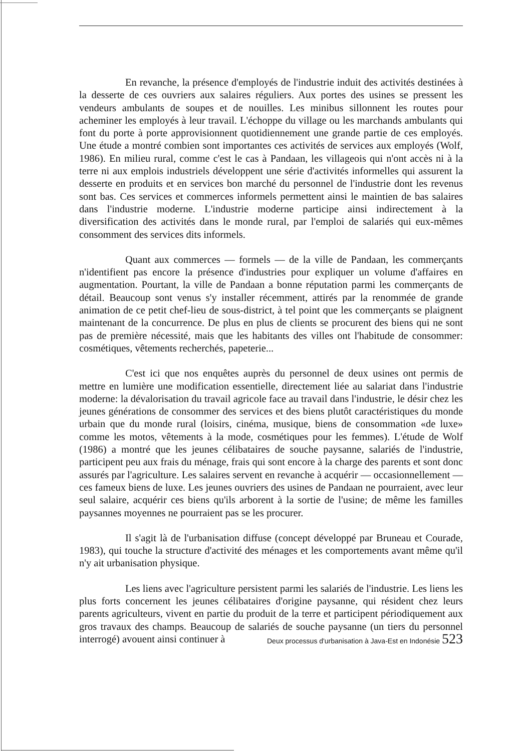En revanche, la présence d'employés de l'industrie induit des activités destinées à la desserte de ces ouvriers aux salaires réguliers. Aux portes des usines se pressent les vendeurs ambulants de soupes et de nouilles. Les minibus sillonnent les routes pour acheminer les employés à leur travail. L'échoppe du village ou les marchands ambulants qui font du porte à porte approvisionnent quotidiennement une grande partie de ces employés. Une étude a montré combien sont importantes ces activités de services aux employés (Wolf, 1986). En milieu rural, comme c'est le cas à Pandaan, les villageois qui n'ont accès ni à la terre ni aux emplois industriels développent une série d'activités informelles qui assurent la desserte en produits et en services bon marché du personnel de l'industrie dont les revenus sont bas. Ces services et commerces informels permettent ainsi le maintien de bas salaires dans l'industrie moderne. L'industrie moderne participe ainsi indirectement à la diversification des activités dans le monde rural, par l'emploi de salariés qui eux-mêmes consomment des services dits informels.
Quant aux commerces — formels — de la ville de Pandaan, les commerçants n'identifient pas encore la présence d'industries pour expliquer un volume d'affaires en augmentation. Pourtant, la ville de Pandaan a bonne réputation parmi les commerçants de détail. Beaucoup sont venus s'y installer récemment, attirés par la renommée de grande animation de ce petit chef-lieu de sous-district, à tel point que les commerçants se plaignent maintenant de la concurrence. De plus en plus de clients se procurent des biens qui ne sont pas de première nécessité, mais que les habitants des villes ont l'habitude de consommer: cosmétiques, vêtements recherchés, papeterie...
C'est ici que nos enquêtes auprès du personnel de deux usines ont permis de mettre en lumière une modification essentielle, directement liée au salariat dans l'industrie moderne: la dévalorisation du travail agricole face au travail dans l'industrie, le désir chez les jeunes générations de consommer des services et des biens plutôt caractéristiques du monde urbain que du monde rural (loisirs, cinéma, musique, biens de consommation «de luxe» comme les motos, vêtements à la mode, cosmétiques pour les femmes). L'étude de Wolf (1986) a montré que les jeunes célibataires de souche paysanne, salariés de l'industrie, participent peu aux frais du ménage, frais qui sont encore à la charge des parents et sont donc assurés par l'agriculture. Les salaires servent en revanche à acquérir — occasionnellement — ces fameux biens de luxe. Les jeunes ouvriers des usines de Pandaan ne pourraient, avec leur seul salaire, acquérir ces biens qu'ils arborent à la sortie de l'usine; de même les familles paysannes moyennes ne pourraient pas se les procurer.
Il s'agit là de l'urbanisation diffuse (concept développé par Bruneau et Courade, 1983), qui touche la structure d'activité des ménages et les comportements avant même qu'il n'y ait urbanisation physique.
Les liens avec l'agriculture persistent parmi les salariés de l'industrie. Les liens les plus forts concernent les jeunes célibataires d'origine paysanne, qui résident chez leurs parents agriculteurs, vivent en partie du produit de la terre et participent périodiquement aux gros travaux des champs. Beaucoup de salariés de souche paysanne (un tiers du personnel interrogé) avouent ainsi continuer à
Deux processus d'urbanisation à Java-Est en Indonésie 523